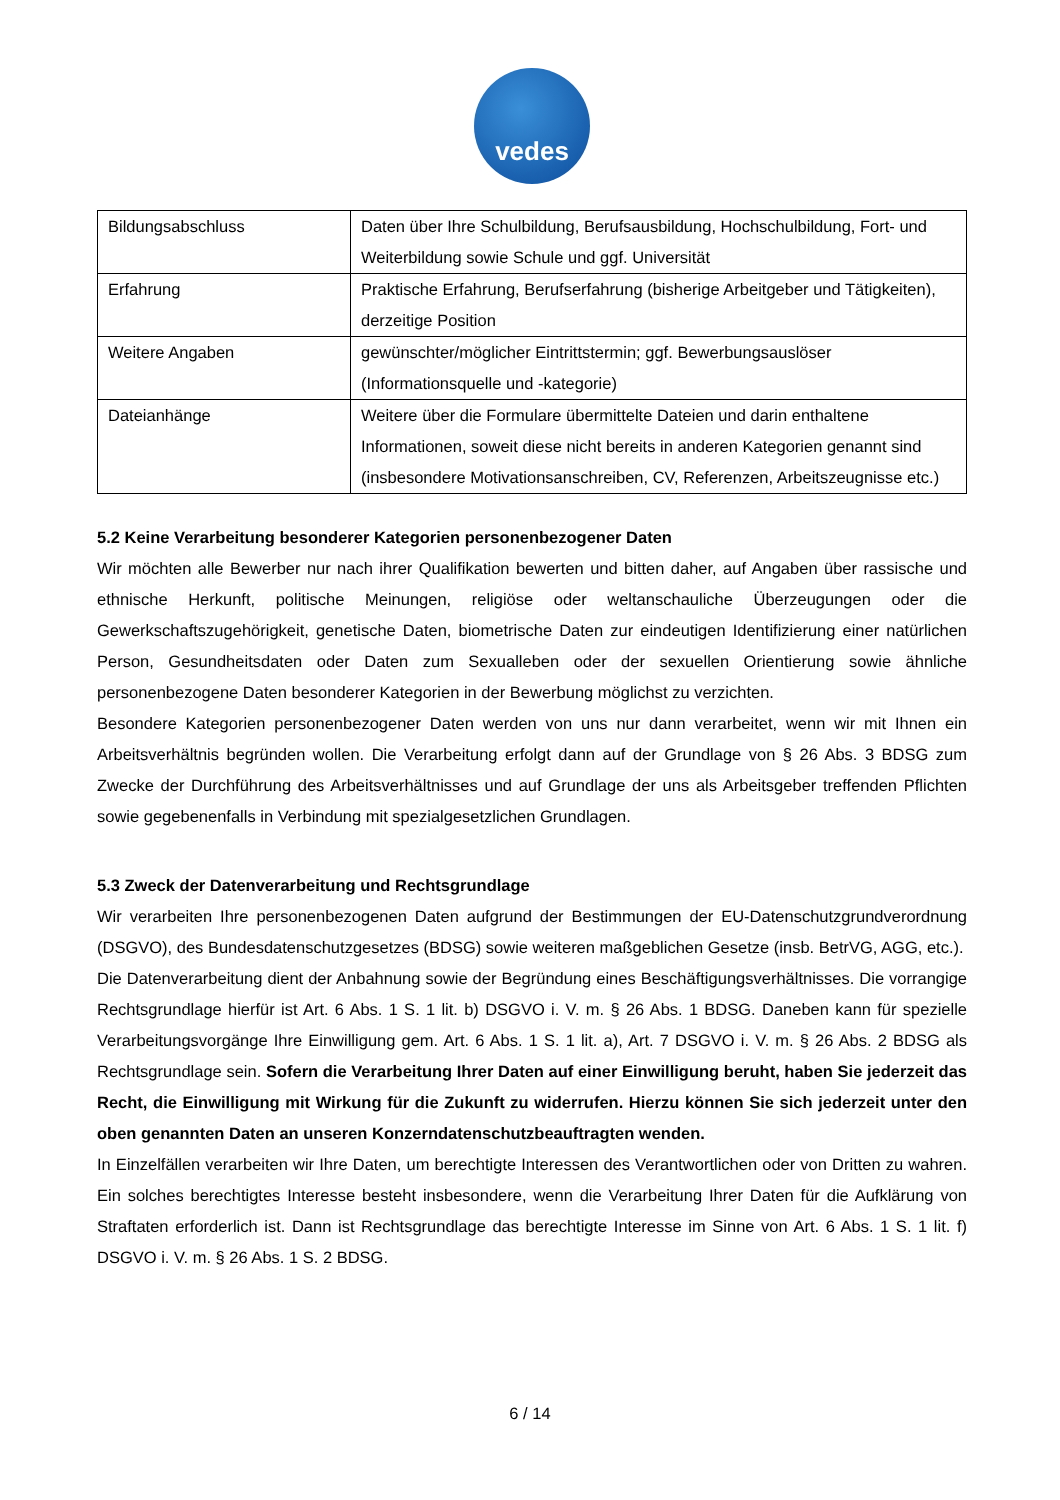vedes
| Bildungsabschluss | Daten über Ihre Schulbildung, Berufsausbildung, Hochschulbildung, Fort- und Weiterbildung sowie Schule und ggf. Universität |
| Erfahrung | Praktische Erfahrung, Berufserfahrung (bisherige Arbeitgeber und Tätigkeiten), derzeitige Position |
| Weitere Angaben | gewünschter/möglicher Eintrittstermin; ggf. Bewerbungsauslöser (Informationsquelle und -kategorie) |
| Dateianhänge | Weitere über die Formulare übermittelte Dateien und darin enthaltene Informationen, soweit diese nicht bereits in anderen Kategorien genannt sind (insbesondere Motivationsanschreiben, CV, Referenzen, Arbeitszeugnisse etc.) |
5.2 Keine Verarbeitung besonderer Kategorien personenbezogener Daten
Wir möchten alle Bewerber nur nach ihrer Qualifikation bewerten und bitten daher, auf Angaben über rassische und ethnische Herkunft, politische Meinungen, religiöse oder weltanschauliche Überzeugungen oder die Gewerkschaftszugehörigkeit, genetische Daten, biometrische Daten zur eindeutigen Identifizierung einer natürlichen Person, Gesundheitsdaten oder Daten zum Sexualleben oder der sexuellen Orientierung sowie ähnliche personenbezogene Daten besonderer Kategorien in der Bewerbung möglichst zu verzichten.
Besondere Kategorien personenbezogener Daten werden von uns nur dann verarbeitet, wenn wir mit Ihnen ein Arbeitsverhältnis begründen wollen. Die Verarbeitung erfolgt dann auf der Grundlage von § 26 Abs. 3 BDSG zum Zwecke der Durchführung des Arbeitsverhältnisses und auf Grundlage der uns als Arbeitsgeber treffenden Pflichten sowie gegebenenfalls in Verbindung mit spezialgesetzlichen Grundlagen.
5.3 Zweck der Datenverarbeitung und Rechtsgrundlage
Wir verarbeiten Ihre personenbezogenen Daten aufgrund der Bestimmungen der EU-Datenschutzgrundverordnung (DSGVO), des Bundesdatenschutzgesetzes (BDSG) sowie weiteren maßgeblichen Gesetze (insb. BetrVG, AGG, etc.).
Die Datenverarbeitung dient der Anbahnung sowie der Begründung eines Beschäftigungsverhältnisses. Die vorrangige Rechtsgrundlage hierfür ist Art. 6 Abs. 1 S. 1 lit. b) DSGVO i. V. m. § 26 Abs. 1 BDSG. Daneben kann für spezielle Verarbeitungsvorgänge Ihre Einwilligung gem. Art. 6 Abs. 1 S. 1 lit. a), Art. 7 DSGVO i. V. m. § 26 Abs. 2 BDSG als Rechtsgrundlage sein. Sofern die Verarbeitung Ihrer Daten auf einer Einwilligung beruht, haben Sie jederzeit das Recht, die Einwilligung mit Wirkung für die Zukunft zu widerrufen. Hierzu können Sie sich jederzeit unter den oben genannten Daten an unseren Konzerndatenschutzbeauftragten wenden.
In Einzelfällen verarbeiten wir Ihre Daten, um berechtigte Interessen des Verantwortlichen oder von Dritten zu wahren. Ein solches berechtigtes Interesse besteht insbesondere, wenn die Verarbeitung Ihrer Daten für die Aufklärung von Straftaten erforderlich ist. Dann ist Rechtsgrundlage das berechtigte Interesse im Sinne von Art. 6 Abs. 1 S. 1 lit. f) DSGVO i. V. m. § 26 Abs. 1 S. 2 BDSG.
6 / 14